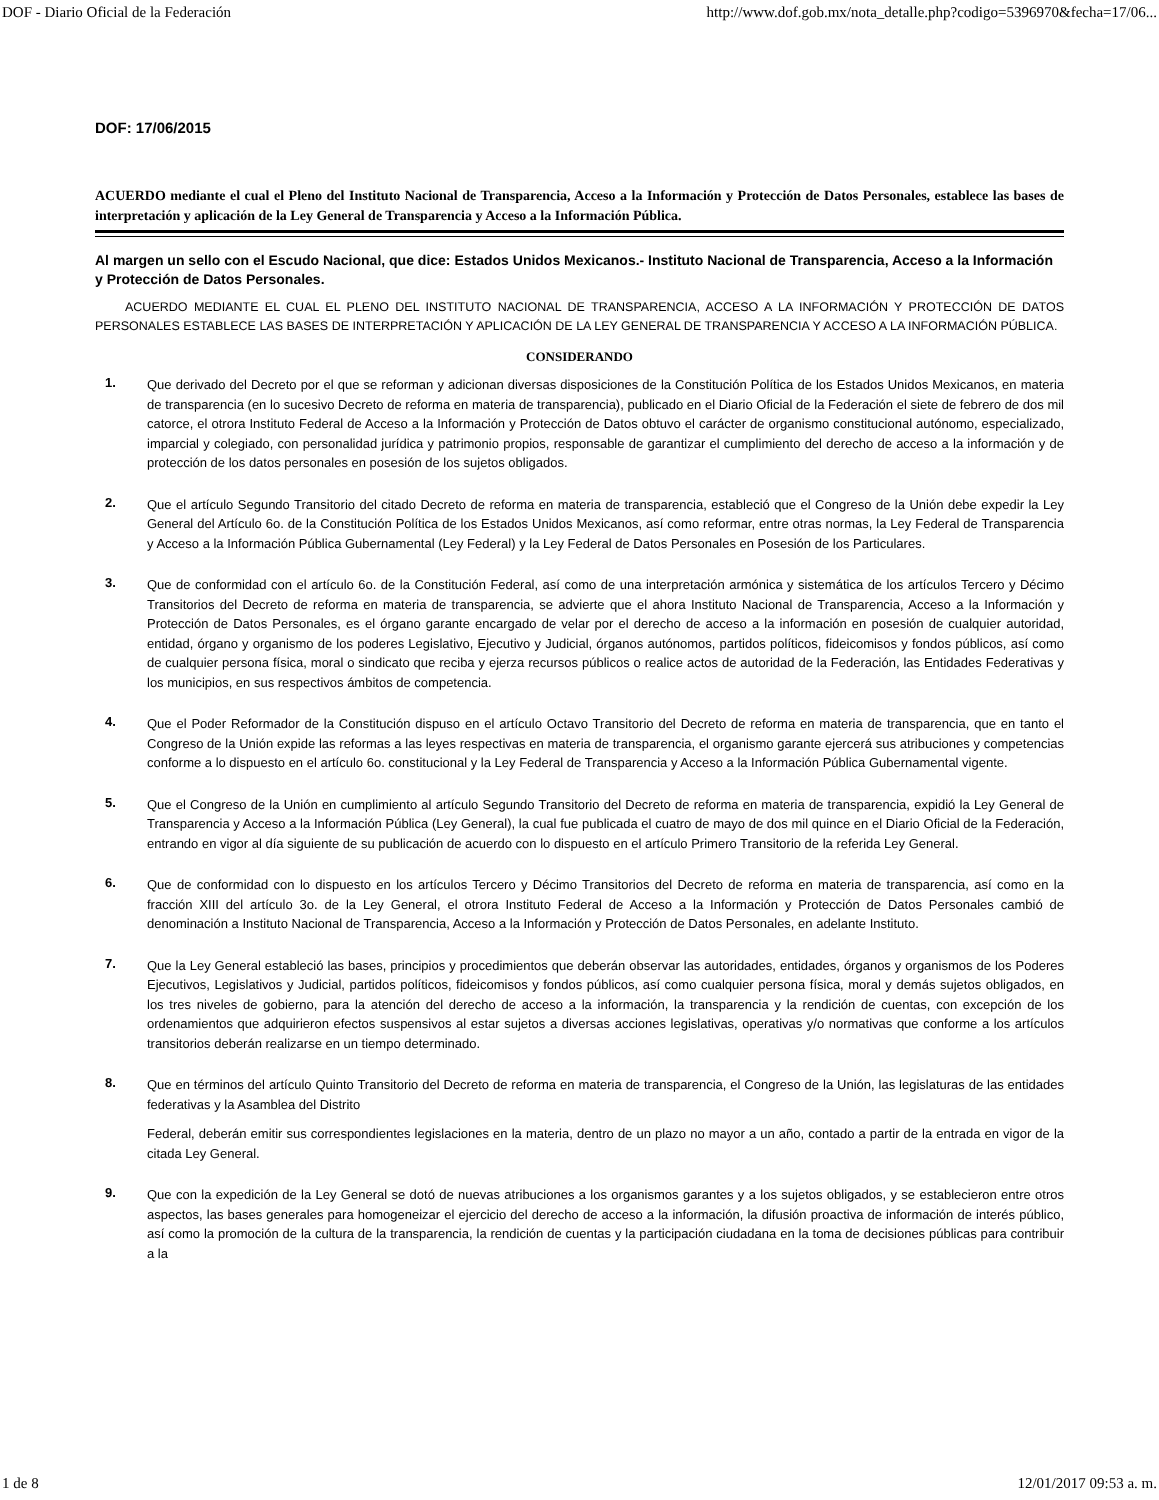DOF - Diario Oficial de la Federación http://www.dof.gob.mx/nota_detalle.php?codigo=5396970&fecha=17/06...
DOF: 17/06/2015
ACUERDO mediante el cual el Pleno del Instituto Nacional de Transparencia, Acceso a la Información y Protección de Datos Personales, establece las bases de interpretación y aplicación de la Ley General de Transparencia y Acceso a la Información Pública.
Al margen un sello con el Escudo Nacional, que dice: Estados Unidos Mexicanos.- Instituto Nacional de Transparencia, Acceso a la Información y Protección de Datos Personales.
ACUERDO MEDIANTE EL CUAL EL PLENO DEL INSTITUTO NACIONAL DE TRANSPARENCIA, ACCESO A LA INFORMACIÓN Y PROTECCIÓN DE DATOS PERSONALES ESTABLECE LAS BASES DE INTERPRETACIÓN Y APLICACIÓN DE LA LEY GENERAL DE TRANSPARENCIA Y ACCESO A LA INFORMACIÓN PÚBLICA.
CONSIDERANDO
1.
Que derivado del Decreto por el que se reforman y adicionan diversas disposiciones de la Constitución Política de los Estados Unidos Mexicanos, en materia de transparencia (en lo sucesivo Decreto de reforma en materia de transparencia), publicado en el Diario Oficial de la Federación el siete de febrero de dos mil catorce, el otrora Instituto Federal de Acceso a la Información y Protección de Datos obtuvo el carácter de organismo constitucional autónomo, especializado, imparcial y colegiado, con personalidad jurídica y patrimonio propios, responsable de garantizar el cumplimiento del derecho de acceso a la información y de protección de los datos personales en posesión de los sujetos obligados.
2.
Que el artículo Segundo Transitorio del citado Decreto de reforma en materia de transparencia, estableció que el Congreso de la Unión debe expedir la Ley General del Artículo 6o. de la Constitución Política de los Estados Unidos Mexicanos, así como reformar, entre otras normas, la Ley Federal de Transparencia y Acceso a la Información Pública Gubernamental (Ley Federal) y la Ley Federal de Datos Personales en Posesión de los Particulares.
3.
Que de conformidad con el artículo 6o. de la Constitución Federal, así como de una interpretación armónica y sistemática de los artículos Tercero y Décimo Transitorios del Decreto de reforma en materia de transparencia, se advierte que el ahora Instituto Nacional de Transparencia, Acceso a la Información y Protección de Datos Personales, es el órgano garante encargado de velar por el derecho de acceso a la información en posesión de cualquier autoridad, entidad, órgano y organismo de los poderes Legislativo, Ejecutivo y Judicial, órganos autónomos, partidos políticos, fideicomisos y fondos públicos, así como de cualquier persona física, moral o sindicato que reciba y ejerza recursos públicos o realice actos de autoridad de la Federación, las Entidades Federativas y los municipios, en sus respectivos ámbitos de competencia.
4.
Que el Poder Reformador de la Constitución dispuso en el artículo Octavo Transitorio del Decreto de reforma en materia de transparencia, que en tanto el Congreso de la Unión expide las reformas a las leyes respectivas en materia de transparencia, el organismo garante ejercerá sus atribuciones y competencias conforme a lo dispuesto en el artículo 6o. constitucional y la Ley Federal de Transparencia y Acceso a la Información Pública Gubernamental vigente.
5.
Que el Congreso de la Unión en cumplimiento al artículo Segundo Transitorio del Decreto de reforma en materia de transparencia, expidió la Ley General de Transparencia y Acceso a la Información Pública (Ley General), la cual fue publicada el cuatro de mayo de dos mil quince en el Diario Oficial de la Federación, entrando en vigor al día siguiente de su publicación de acuerdo con lo dispuesto en el artículo Primero Transitorio de la referida Ley General.
6.
Que de conformidad con lo dispuesto en los artículos Tercero y Décimo Transitorios del Decreto de reforma en materia de transparencia, así como en la fracción XIII del artículo 3o. de la Ley General, el otrora Instituto Federal de Acceso a la Información y Protección de Datos Personales cambió de denominación a Instituto Nacional de Transparencia, Acceso a la Información y Protección de Datos Personales, en adelante Instituto.
7.
Que la Ley General estableció las bases, principios y procedimientos que deberán observar las autoridades, entidades, órganos y organismos de los Poderes Ejecutivos, Legislativos y Judicial, partidos políticos, fideicomisos y fondos públicos, así como cualquier persona física, moral y demás sujetos obligados, en los tres niveles de gobierno, para la atención del derecho de acceso a la información, la transparencia y la rendición de cuentas, con excepción de los ordenamientos que adquirieron efectos suspensivos al estar sujetos a diversas acciones legislativas, operativas y/o normativas que conforme a los artículos transitorios deberán realizarse en un tiempo determinado.
8.
Que en términos del artículo Quinto Transitorio del Decreto de reforma en materia de transparencia, el Congreso de la Unión, las legislaturas de las entidades federativas y la Asamblea del Distrito
Federal, deberán emitir sus correspondientes legislaciones en la materia, dentro de un plazo no mayor a un año, contado a partir de la entrada en vigor de la citada Ley General.
9.
Que con la expedición de la Ley General se dotó de nuevas atribuciones a los organismos garantes y a los sujetos obligados, y se establecieron entre otros aspectos, las bases generales para homogeneizar el ejercicio del derecho de acceso a la información, la difusión proactiva de información de interés público, así como la promoción de la cultura de la transparencia, la rendición de cuentas y la participación ciudadana en la toma de decisiones públicas para contribuir a la
1 de 8 12/01/2017 09:53 a. m.